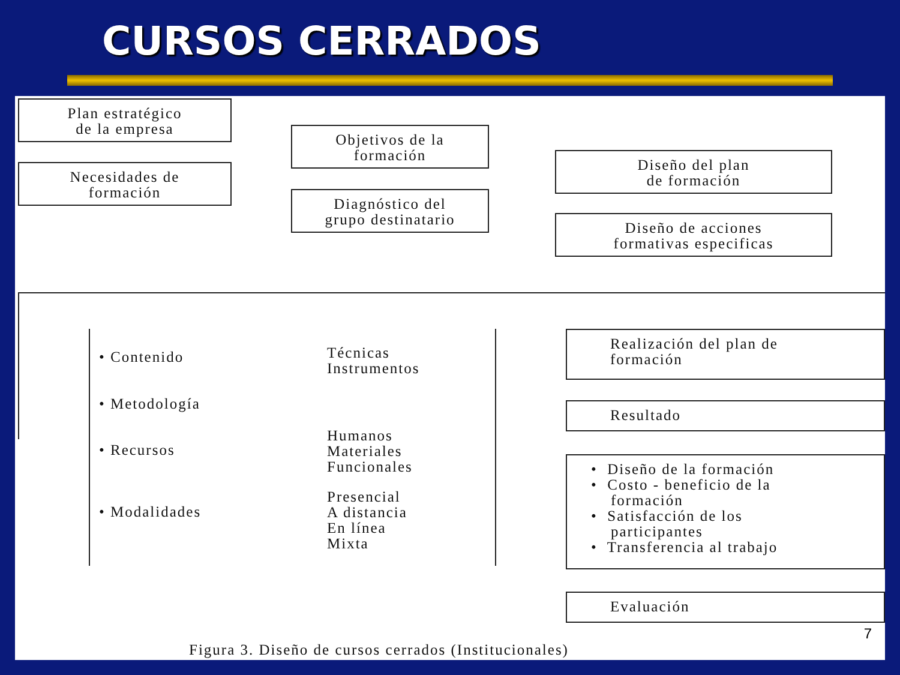CURSOS CERRADOS
Plan estratégico
de la empresa
Necesidades de
formación
Objetivos de la
formación
Diagnóstico del
grupo destinatario
Diseño del plan
de formación
Diseño de acciones
formativas especificas
• Contenido
• Metodología
• Recursos
• Modalidades
Técnicas
Instrumentos
Humanos
Materiales
Funcionales
Presencial
A distancia
En línea
Mixta
Realización del plan de
formación
Resultado
• Diseño de la formación
• Costo - beneficio de la
formación
• Satisfacción de los
participantes
• Transferencia al trabajo
Evaluación
Figura 3. Diseño de cursos cerrados (Institucionales)
7